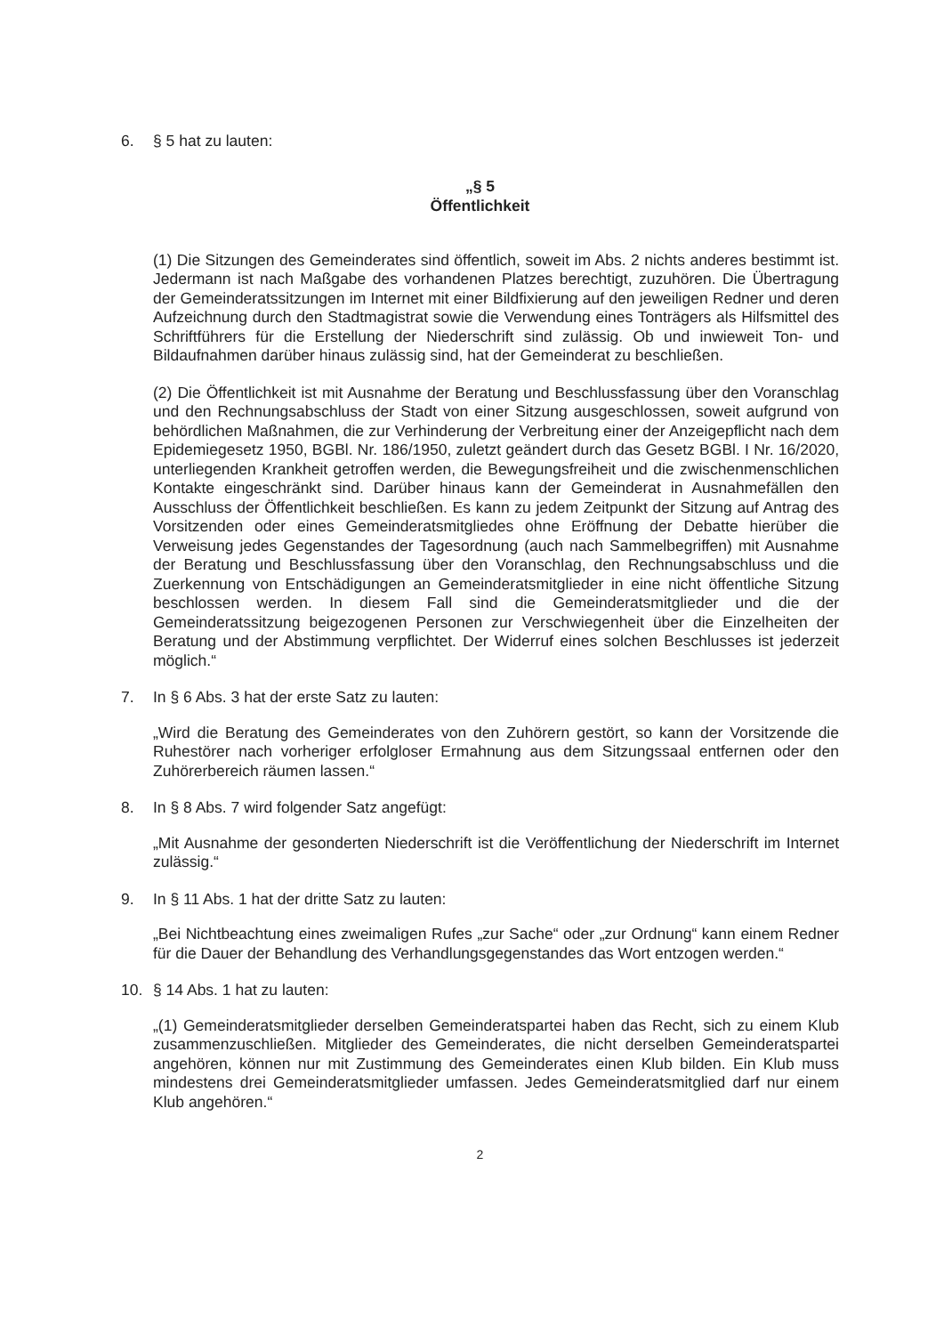6. § 5 hat zu lauten:
„§ 5
Öffentlichkeit
(1) Die Sitzungen des Gemeinderates sind öffentlich, soweit im Abs. 2 nichts anderes bestimmt ist. Jedermann ist nach Maßgabe des vorhandenen Platzes berechtigt, zuzuhören. Die Übertragung der Gemeinderatssitzungen im Internet mit einer Bildfixierung auf den jeweiligen Redner und deren Aufzeichnung durch den Stadtmagistrat sowie die Verwendung eines Tonträgers als Hilfsmittel des Schriftführers für die Erstellung der Niederschrift sind zulässig. Ob und inwieweit Ton- und Bildaufnahmen darüber hinaus zulässig sind, hat der Gemeinderat zu beschließen.
(2) Die Öffentlichkeit ist mit Ausnahme der Beratung und Beschlussfassung über den Voranschlag und den Rechnungsabschluss der Stadt von einer Sitzung ausgeschlossen, soweit aufgrund von behördlichen Maßnahmen, die zur Verhinderung der Verbreitung einer der Anzeigepflicht nach dem Epidemiegesetz 1950, BGBl. Nr. 186/1950, zuletzt geändert durch das Gesetz BGBl. I Nr. 16/2020, unterliegenden Krankheit getroffen werden, die Bewegungsfreiheit und die zwischenmenschlichen Kontakte eingeschränkt sind. Darüber hinaus kann der Gemeinderat in Ausnahmefällen den Ausschluss der Öffentlichkeit beschließen. Es kann zu jedem Zeitpunkt der Sitzung auf Antrag des Vorsitzenden oder eines Gemeinderatsmitgliedes ohne Eröffnung der Debatte hierüber die Verweisung jedes Gegenstandes der Tagesordnung (auch nach Sammelbegriffen) mit Ausnahme der Beratung und Beschlussfassung über den Voranschlag, den Rechnungsabschluss und die Zuerkennung von Entschädigungen an Gemeinderatsmitglieder in eine nicht öffentliche Sitzung beschlossen werden. In diesem Fall sind die Gemeinderatsmitglieder und die der Gemeinderatssitzung beigezogenen Personen zur Verschwiegenheit über die Einzelheiten der Beratung und der Abstimmung verpflichtet. Der Widerruf eines solchen Beschlusses ist jederzeit möglich.“
7. In § 6 Abs. 3 hat der erste Satz zu lauten:
„Wird die Beratung des Gemeinderates von den Zuhörern gestört, so kann der Vorsitzende die Ruhestörer nach vorheriger erfolgloser Ermahnung aus dem Sitzungssaal entfernen oder den Zuhörerbereich räumen lassen.“
8. In § 8 Abs. 7 wird folgender Satz angefügt:
„Mit Ausnahme der gesonderten Niederschrift ist die Veröffentlichung der Niederschrift im Internet zulässig.“
9. In § 11 Abs. 1 hat der dritte Satz zu lauten:
„Bei Nichtbeachtung eines zweimaligen Rufes „zur Sache“ oder „zur Ordnung“ kann einem Redner für die Dauer der Behandlung des Verhandlungsgegenstandes das Wort entzogen werden.“
10. § 14 Abs. 1 hat zu lauten:
„(1) Gemeinderatsmitglieder derselben Gemeinderatspartei haben das Recht, sich zu einem Klub zusammenzuschließen. Mitglieder des Gemeinderates, die nicht derselben Gemeinderatspartei angehören, können nur mit Zustimmung des Gemeinderates einen Klub bilden. Ein Klub muss mindestens drei Gemeinderatsmitglieder umfassen. Jedes Gemeinderatsmitglied darf nur einem Klub angehören.“
2